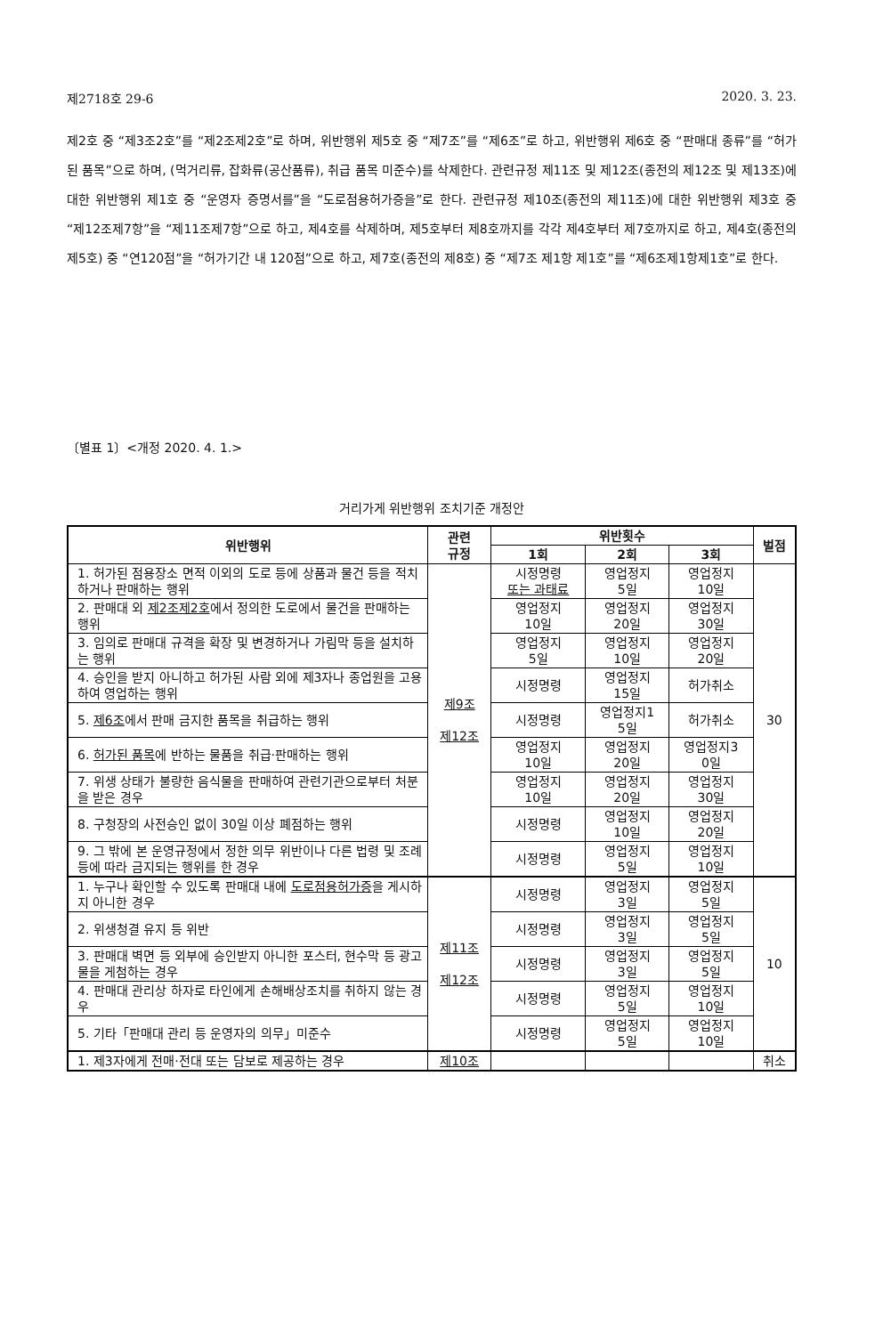제2718호 29-6 2020. 3. 23.
제2호 중 “제3조2호”를 “제2조제2호”로 하며, 위반행위 제5호 중 “제7조”를 “제6조”로 하고, 위반행위 제6호 중 “판매대 종류”를 “허가된 품목”으로 하며, (먹거리류, 잡화류(공산품류), 취급 품목 미준수)를 삭제한다. 관련규정 제11조 및 제12조(종전의 제12조 및 제13조)에 대한 위반행위 제1호 중 “운영자 증명서를”을 “도로점용허가증을”로 한다. 관련규정 제10조(종전의 제11조)에 대한 위반행위 제3호 중 “제12조제7항”을 “제11조제7항”으로 하고, 제4호를 삭제하며, 제5호부터 제8호까지를 각각 제4호부터 제7호까지로 하고, 제4호(종전의 제5호) 중 “연120점”을 “허가기간 내 120점”으로 하고, 제7호(종전의 제8호) 중 “제7조 제1항 제1호”를 “제6조제1항제1호”로 한다.
〔별표 1〕<개정 2020. 4. 1.>
거리가게 위반행위 조치기준 개정안
| 위반행위 | 관련 규정 | 위반횟수 | | | 벌점 |
| --- | --- | --- | --- | --- | --- |
| | | 1회 | 2회 | 3회 | |
| 1. 허가된 점용장소 면적 이외의 도로 등에 상품과 물건 등을 적치하거나 판매하는 행위 | 제9조 제12조 | 시정명령 또는 과태료 | 영업정지 5일 | 영업정지 10일 | 30 |
| 2. 판매대 외 제2조제2호 에서 정의한 도로에서 물건을 판매하는 행위 | | 영업정지 10일 | 영업정지 20일 | 영업정지 30일 | |
| 3. 임의로 판매대 규격을 확장 및 변경하거나 가림막 등을 설치하는 행위 | | 영업정지 5일 | 영업정지 10일 | 영업정지 20일 | |
| 4. 승인을 받지 아니하고 허가된 사람 외에 제3자나 종업원을 고용하여 영업하는 행위 | | 시정명령 | 영업정지 15일 | 허가취소 | |
| 5. 제6조 에서 판매 금지한 품목을 취급하는 행위 | | 시정명령 | 영업정지1 5일 | 허가취소 | |
| 6. 허가된 품목 에 반하는 물품을 취급·판매하는 행위 | | 영업정지 10일 | 영업정지 20일 | 영업정지3 0일 | |
| 7. 위생 상태가 불량한 음식물을 판매하여 관련기관으로부터 처분을 받은 경우 | | 영업정지 10일 | 영업정지 20일 | 영업정지 30일 | |
| 8. 구청장의 사전승인 없이 30일 이상 폐점하는 행위 | | 시정명령 | 영업정지 10일 | 영업정지 20일 | |
| 9. 그 밖에 본 운영규정에서 정한 의무 위반이나 다른 법령 및 조례 등에 따라 금지되는 행위를 한 경우 | | 시정명령 | 영업정지 5일 | 영업정지 10일 | |
| 1. 누구나 확인할 수 있도록 판매대 내에 도로점용허가증 을 게시하지 아니한 경우 | 제11조 제12조 | 시정명령 | 영업정지 3일 | 영업정지 5일 | 10 |
| 2. 위생청결 유지 등 위반 | | 시정명령 | 영업정지 3일 | 영업정지 5일 | |
| 3. 판매대 벽면 등 외부에 승인받지 아니한 포스터, 현수막 등 광고물을 게첨하는 경우 | | 시정명령 | 영업정지 3일 | 영업정지 5일 | |
| 4. 판매대 관리상 하자로 타인에게 손해배상조치를 취하지 않는 경우 | | 시정명령 | 영업정지 5일 | 영업정지 10일 | |
| 5. 기타「판매대 관리 등 운영자의 의무」미준수 | | 시정명령 | 영업정지 5일 | 영업정지 10일 | |
| 1. 제3자에게 전매·전대 또는 담보로 제공하는 경우 | 제10조 | | | | 취소 |